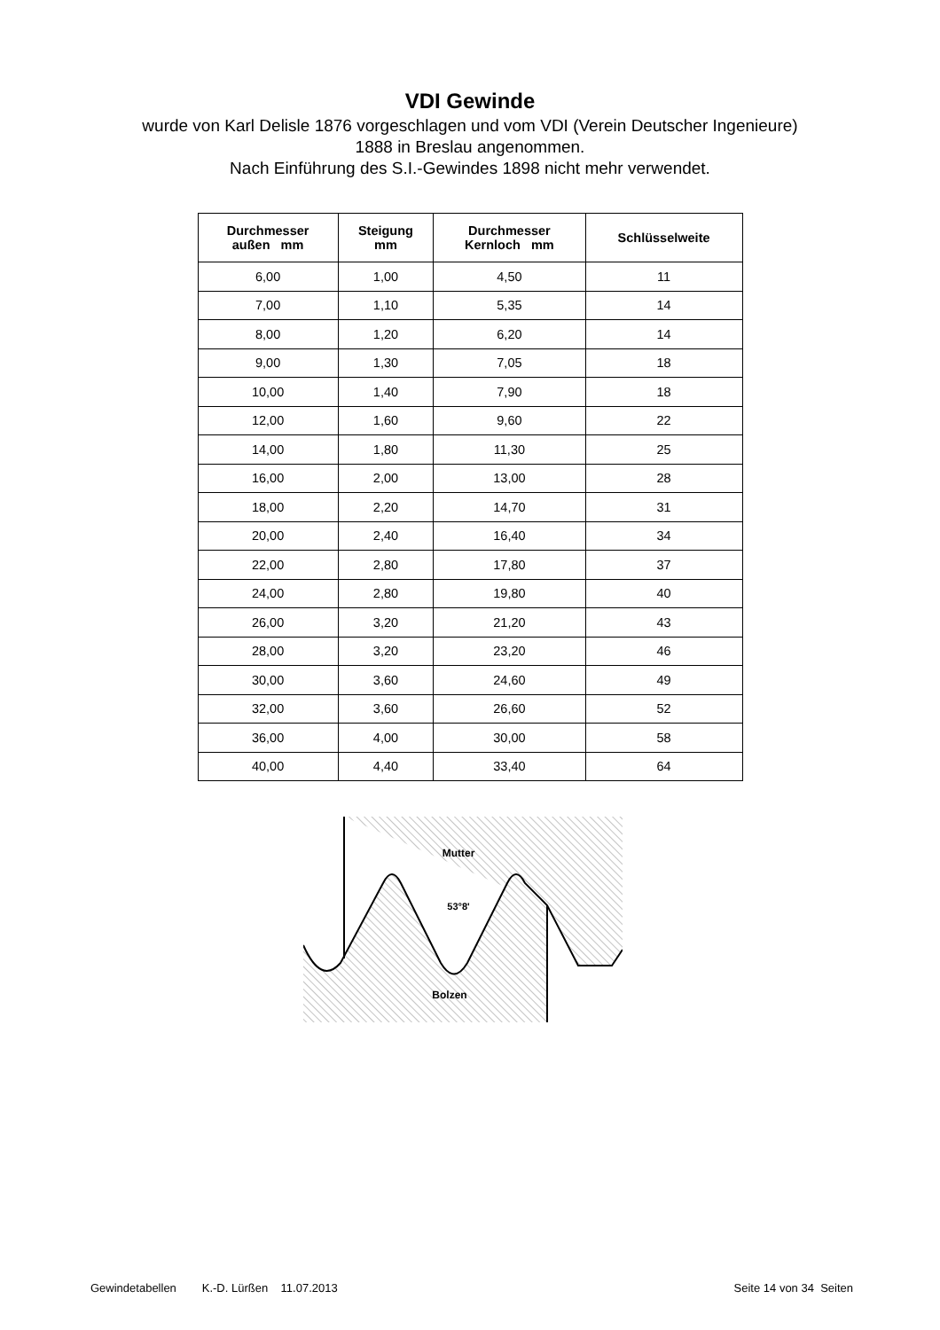VDI Gewinde
wurde von Karl Delisle 1876 vorgeschlagen und vom VDI (Verein Deutscher Ingenieure)
1888 in Breslau angenommen.
Nach Einführung des S.I.-Gewindes 1898 nicht mehr verwendet.
| Durchmesser außen mm | Steigung mm | Durchmesser Kernloch mm | Schlüsselweite |
| --- | --- | --- | --- |
| 6,00 | 1,00 | 4,50 | 11 |
| 7,00 | 1,10 | 5,35 | 14 |
| 8,00 | 1,20 | 6,20 | 14 |
| 9,00 | 1,30 | 7,05 | 18 |
| 10,00 | 1,40 | 7,90 | 18 |
| 12,00 | 1,60 | 9,60 | 22 |
| 14,00 | 1,80 | 11,30 | 25 |
| 16,00 | 2,00 | 13,00 | 28 |
| 18,00 | 2,20 | 14,70 | 31 |
| 20,00 | 2,40 | 16,40 | 34 |
| 22,00 | 2,80 | 17,80 | 37 |
| 24,00 | 2,80 | 19,80 | 40 |
| 26,00 | 3,20 | 21,20 | 43 |
| 28,00 | 3,20 | 23,20 | 46 |
| 30,00 | 3,60 | 24,60 | 49 |
| 32,00 | 3,60 | 26,60 | 52 |
| 36,00 | 4,00 | 30,00 | 58 |
| 40,00 | 4,40 | 33,40 | 64 |
Mutter
53°8'
Bolzen
Gewindetabellen K.-D. Lürßen 11.07.2013 Seite 14 von 34 Seiten